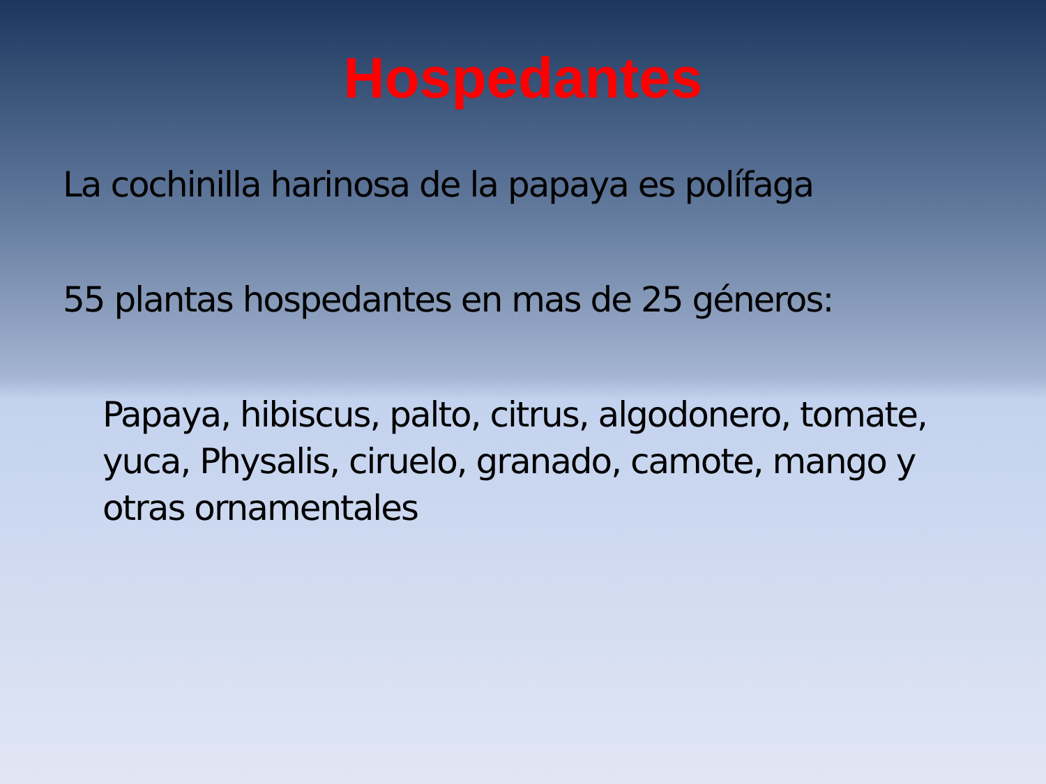Hospedantes
La cochinilla harinosa de la papaya es polífaga
55 plantas hospedantes en mas de 25 géneros:
Papaya, hibiscus, palto, citrus, algodonero, tomate, yuca, Physalis, ciruelo, granado, camote, mango y otras ornamentales